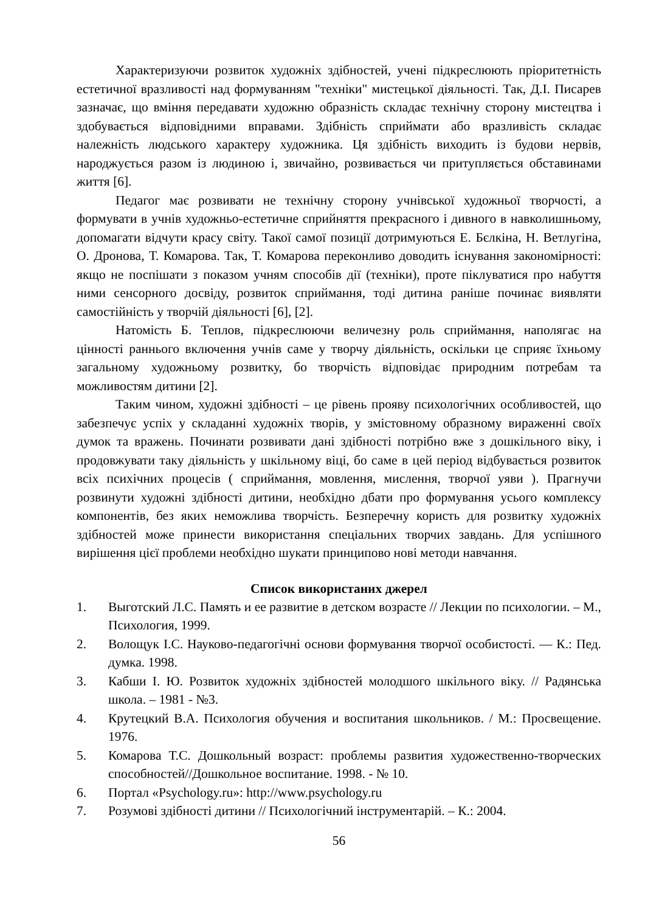Характеризуючи розвиток художніх здібностей, учені підкреслюють пріоритетність естетичної вразливості над формуванням "техніки" мистецької діяльності. Так, Д.І. Писарев зазначає, що вміння передавати художню образність складає технічну сторону мистецтва і здобувається відповідними вправами. Здібність сприймати або вразливість складає належність людського характеру художника. Ця здібність виходить із будови нервів, народжується разом із людиною і, звичайно, розвивається чи притупляється обставинами життя [6].
Педагог має розвивати не технічну сторону учнівської художньої творчості, а формувати в учнів художньо-естетичне сприйняття прекрасного і дивного в навколишньому, допомагати відчути красу світу. Такої самої позиції дотримуються Е. Бєлкіна, Н. Ветлугіна, О. Дронова, Т. Комарова. Так, Т. Комарова переконливо доводить існування закономірності: якщо не поспішати з показом учням способів дії (техніки), проте піклуватися про набуття ними сенсорного досвіду, розвиток сприймання, тоді дитина раніше починає виявляти самостійність у творчій діяльності [6], [2].
Натомість Б. Теплов, підкреслюючи величезну роль сприймання, наполягає на цінності раннього включення учнів саме у творчу діяльність, оскільки це сприяє їхньому загальному художньому розвитку, бо творчість відповідає природним потребам та можливостям дитини [2].
Таким чином, художні здібності – це рівень прояву психологічних особливостей, що забезпечує успіх у складанні художніх творів, у змістовному образному вираженні своїх думок та вражень. Починати розвивати дані здібності потрібно вже з дошкільного віку, і продовжувати таку діяльність у шкільному віці, бо саме в цей період відбувається розвиток всіх психічних процесів ( сприймання, мовлення, мислення, творчої уяви ). Прагнучи розвинути художні здібності дитини, необхідно дбати про формування усього комплексу компонентів, без яких неможлива творчість. Безперечну користь для розвитку художніх здібностей може принести використання спеціальних творчих завдань. Для успішного вирішення цієї проблеми необхідно шукати принципово нові методи навчання.
Список використаних джерел
1. Выготский Л.С. Память и ее развитие в детском возрасте // Лекции по психологии. – М., Психология, 1999.
2. Волощук І.С. Науково-педагогічні основи формування творчої особистості. — К.: Пед. думка. 1998.
3. Кабши І. Ю. Розвиток художніх здібностей молодшого шкільного віку. // Радянська школа. – 1981 - №3.
4. Крутецкий В.А. Психология обучения и воспитания школьников. / М.: Просвещение. 1976.
5. Комарова Т.С. Дошкольный возраст: проблемы развития художественно-творческих способностей//Дошкольное воспитание. 1998. - № 10.
6. Портал «Psychology.ru»: http://www.psychology.ru
7. Розумові здібності дитини // Психологічний інструментарій. – К.: 2004.
56